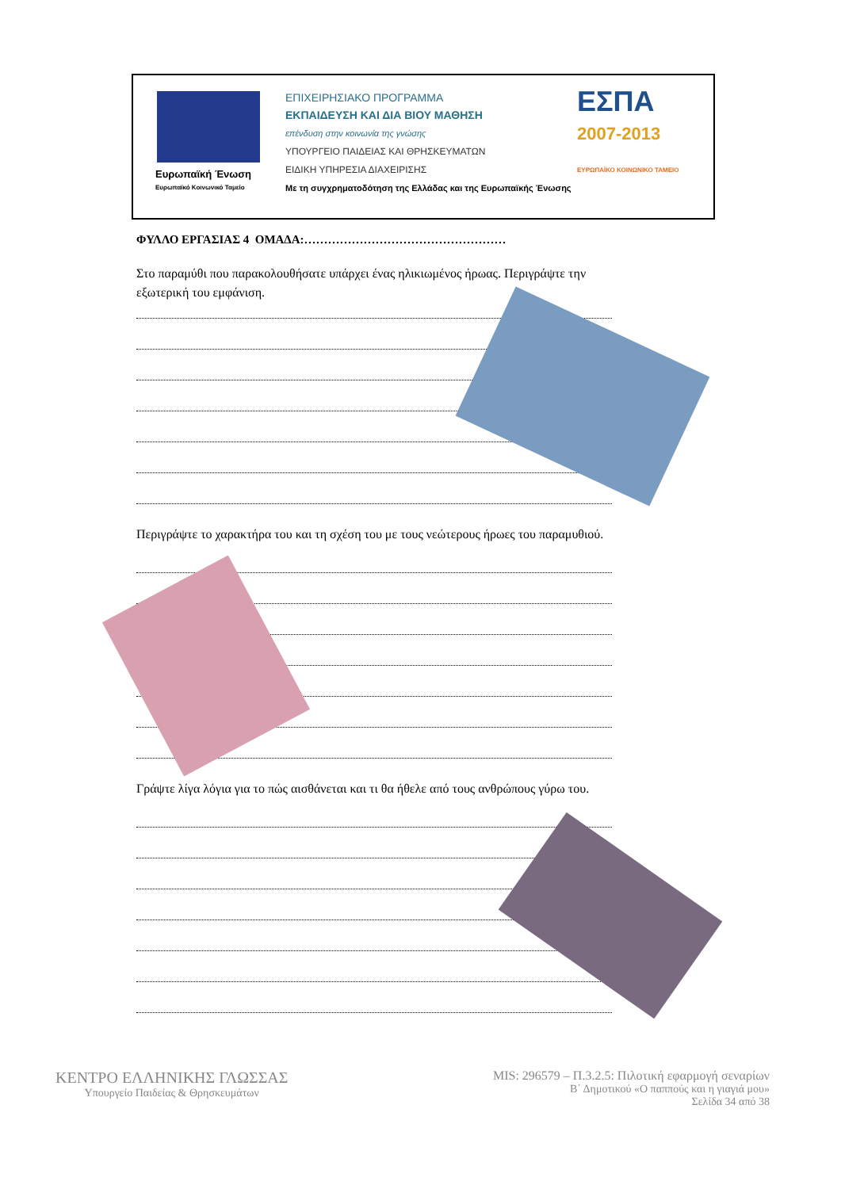Ευρωπαϊκή Ένωση
Ευρωπαϊκό Κοινωνικό Ταμείο
ΕΠΙΧΕΙΡΗΣΙΑΚΟ ΠΡΟΓΡΑΜΜΑ
ΕΚΠΑΙΔΕΥΣΗ ΚΑΙ ΔΙΑ ΒΙΟΥ ΜΑΘΗΣΗ
επένδυση στην κοινωνία της γνώσης
ΥΠΟΥΡΓΕΙΟ ΠΑΙΔΕΙΑΣ ΚΑΙ ΘΡΗΣΚΕΥΜΑΤΩΝ
ΕΙΔΙΚΗ ΥΠΗΡΕΣΙΑ ΔΙΑΧΕΙΡΙΣΗΣ
Με τη συγχρηματοδότηση της Ελλάδας και της Ευρωπαϊκής Ένωσης
ΕΣΠΑ
2007-2013
ΕΥΡΩΠΑΪΚΟ ΚΟΙΝΩΝΙΚΟ ΤΑΜΕΙΟ
ΦΥΛΛΟ ΕΡΓΑΣΙΑΣ 4 ΟΜΑΔΑ:……………………………………………
Στο παραμύθι που παρακολουθήσατε υπάρχει ένας ηλικιωμένος ήρωας. Περιγράψτε την εξωτερική του εμφάνιση.
Περιγράψτε το χαρακτήρα του και τη σχέση του με τους νεώτερους ήρωες του παραμυθιού.
Γράψτε λίγα λόγια για το πώς αισθάνεται και τι θα ήθελε από τους ανθρώπους γύρω του.
ΚΕΝΤΡΟ ΕΛΛΗΝΙΚΗΣ ΓΛΩΣΣΑΣ
Υπουργείο Παιδείας & Θρησκευμάτων
MIS: 296579 – Π.3.2.5: Πιλοτική εφαρμογή σεναρίων
Β΄ Δημοτικού «Ο παππούς και η γιαγιά μου»
Σελίδα 34 από 38